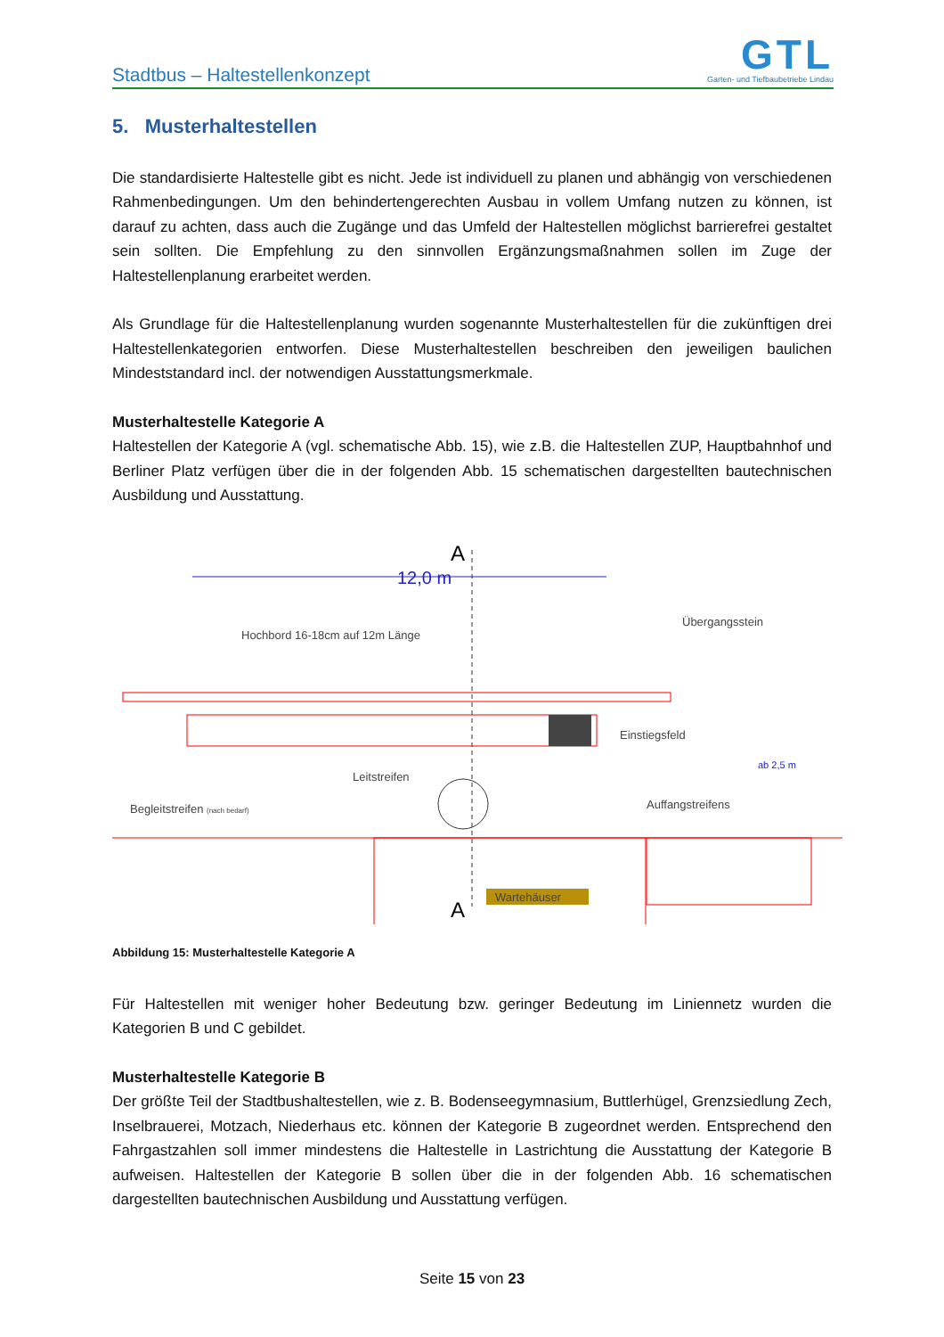Stadtbus – Haltestellenkonzept
GTL
Garten- und Tiefbaubetriebe Lindau
5. Musterhaltestellen
Die standardisierte Haltestelle gibt es nicht. Jede ist individuell zu planen und abhängig von verschiedenen Rahmenbedingungen. Um den behindertengerechten Ausbau in vollem Umfang nutzen zu können, ist darauf zu achten, dass auch die Zugänge und das Umfeld der Haltestellen möglichst barrierefrei gestaltet sein sollten. Die Empfehlung zu den sinnvollen Ergänzungsmaßnahmen sollen im Zuge der Haltestellenplanung erarbeitet werden.
Als Grundlage für die Haltestellenplanung wurden sogenannte Musterhaltestellen für die zukünftigen drei Haltestellenkategorien entworfen. Diese Musterhaltestellen beschreiben den jeweiligen baulichen Mindeststandard incl. der notwendigen Ausstattungsmerkmale.
Musterhaltestelle Kategorie A
Haltestellen der Kategorie A (vgl. schematische Abb. 15), wie z.B. die Haltestellen ZUP, Hauptbahnhof und Berliner Platz verfügen über die in der folgenden Abb. 15 schematischen dargestellten bautechnischen Ausbildung und Ausstattung.
A
12,0 m
Hochbord 16-18cm auf 12m Länge
Übergangsstein
Einstiegsfeld
Leitstreifen
Begleitstreifen (nach bedarf)
Auffangstreifens
ab 2,5 m
Wartehäuser
A
Abbildung 15: Musterhaltestelle Kategorie A
Für Haltestellen mit weniger hoher Bedeutung bzw. geringer Bedeutung im Liniennetz wurden die Kategorien B und C gebildet.
Musterhaltestelle Kategorie B
Der größte Teil der Stadtbushaltestellen, wie z. B. Bodenseegymnasium, Buttlerhügel, Grenzsiedlung Zech, Inselbrauerei, Motzach, Niederhaus etc. können der Kategorie B zugeordnet werden. Entsprechend den Fahrgastzahlen soll immer mindestens die Haltestelle in Lastrichtung die Ausstattung der Kategorie B aufweisen. Haltestellen der Kategorie B sollen über die in der folgenden Abb. 16 schematischen dargestellten bautechnischen Ausbildung und Ausstattung verfügen.
Seite 15 von 23